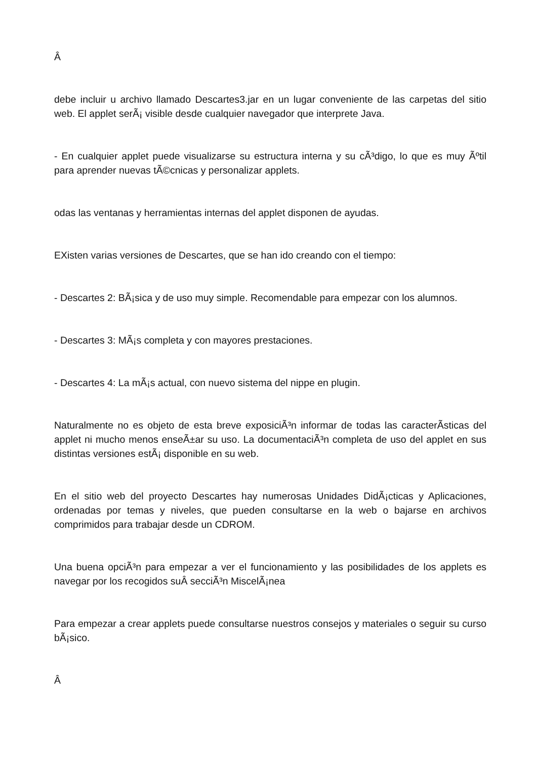Â
debe incluir u archivo llamado Descartes3.jar en un lugar conveniente de las carpetas del sitio web. El applet serÃ¡ visible desde cualquier navegador que interprete Java.
- En cualquier applet puede visualizarse su estructura interna y su cÃ³digo, lo que es muy Ãºtil para aprender nuevas tÃ©cnicas y personalizar applets.
odas las ventanas y herramientas internas del applet disponen de ayudas.
EXisten varias versiones de Descartes, que se han ido creando con el tiempo:
- Descartes 2: BÃ¡sica y de uso muy simple. Recomendable para empezar con los alumnos.
- Descartes 3: MÃ¡s completa y con mayores prestaciones.
- Descartes 4: La mÃ¡s actual, con nuevo sistema del nippe en plugin.
Naturalmente no es objeto de esta breve exposiciÃ³n informar de todas las caracterÃ­sticas del applet ni mucho menos enseÃ±ar su uso. La documentaciÃ³n completa de uso del applet en sus distintas versiones estÃ¡ disponible en su web.
En el sitio web del proyecto Descartes hay numerosas Unidades DidÃ¡cticas y Aplicaciones, ordenadas por temas y niveles, que pueden consultarse en la web o bajarse en archivos comprimidos para trabajar desde un CDROM.
Una buena opciÃ³n para empezar a ver el funcionamiento y las posibilidades de los applets es navegar por los recogidos suÂ secciÃ³n MiscelÃ¡nea
Para empezar a crear applets puede consultarse nuestros consejos y materiales o seguir su curso bÃ¡sico.
Â